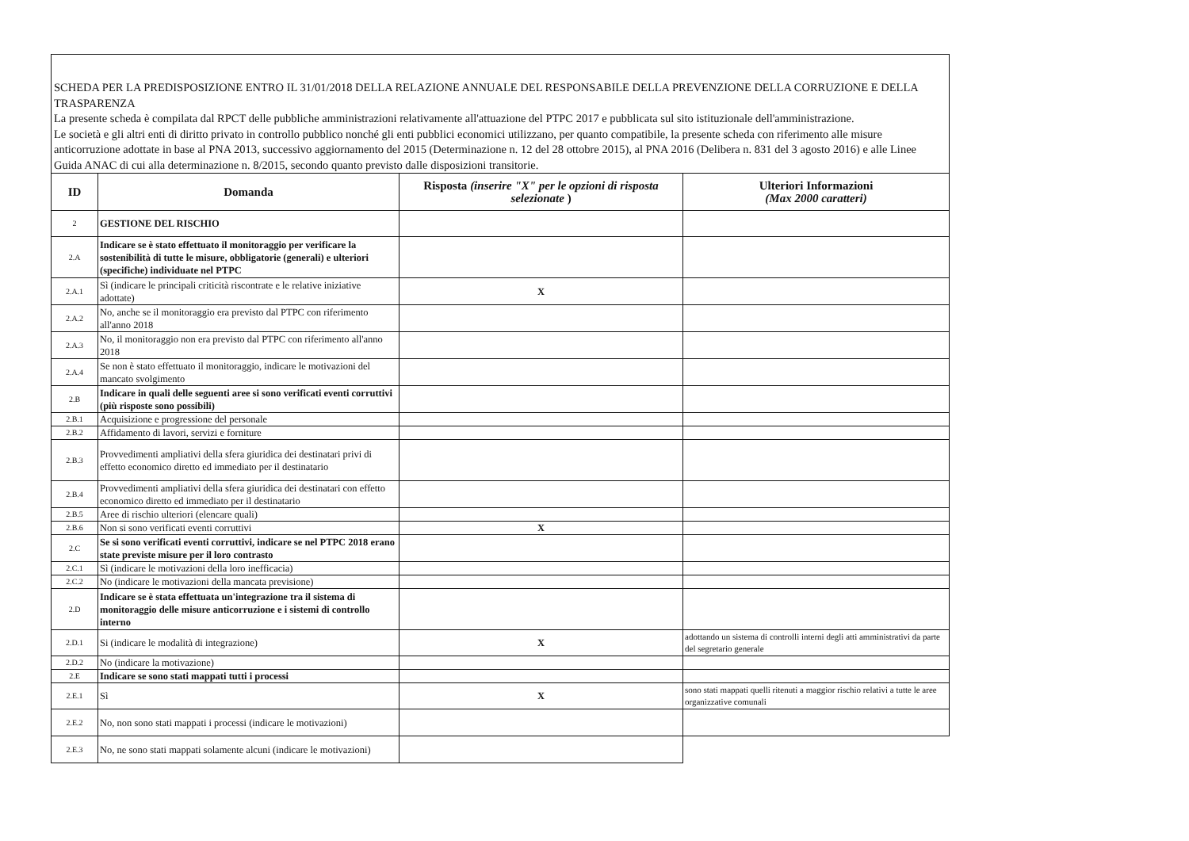SCHEDA PER LA PREDISPOSIZIONE ENTRO IL 31/01/2018 DELLA RELAZIONE ANNUALE DEL RESPONSABILE DELLA PREVENZIONE DELLA CORRUZIONE E DELLA TRASPARENZA
La presente scheda è compilata dal RPCT delle pubbliche amministrazioni relativamente all'attuazione del PTPC 2017 e pubblicata sul sito istituzionale dell'amministrazione.
Le società e gli altri enti di diritto privato in controllo pubblico nonché gli enti pubblici economici utilizzano, per quanto compatibile, la presente scheda con riferimento alle misure anticorruzione adottate in base al PNA 2013, successivo aggiornamento del 2015 (Determinazione n. 12 del 28 ottobre 2015), al PNA 2016 (Delibera n. 831 del 3 agosto 2016) e alle Linee Guida ANAC di cui alla determinazione n. 8/2015, secondo quanto previsto dalle disposizioni transitorie.
| ID | Domanda | Risposta (inserire "X" per le opzioni di risposta selezionate ) | Ulteriori Informazioni (Max 2000 caratteri) |
| --- | --- | --- | --- |
| 2 | GESTIONE DEL RISCHIO | | |
| 2.A | Indicare se è stato effettuato il monitoraggio per verificare la sostenibilità di tutte le misure, obbligatorie (generali) e ulteriori (specifiche) individuate nel PTPC | | |
| 2.A.1 | Sì (indicare le principali criticità riscontrate e le relative iniziative adottate) | X | |
| 2.A.2 | No, anche se il monitoraggio era previsto dal PTPC con riferimento all'anno 2018 | | |
| 2.A.3 | No, il monitoraggio non era previsto dal PTPC con riferimento all'anno 2018 | | |
| 2.A.4 | Se non è stato effettuato il monitoraggio, indicare le motivazioni del mancato svolgimento | | |
| 2.B | Indicare in quali delle seguenti aree si sono verificati eventi corruttivi (più risposte sono possibili) | | |
| 2.B.1 | Acquisizione e progressione del personale | | |
| 2.B.2 | Affidamento di lavori, servizi e forniture | | |
| 2.B.3 | Provvedimenti ampliativi della sfera giuridica dei destinatari privi di effetto economico diretto ed immediato per il destinatario | | |
| 2.B.4 | Provvedimenti ampliativi della sfera giuridica dei destinatari con effetto economico diretto ed immediato per il destinatario | | |
| 2.B.5 | Aree di rischio ulteriori (elencare quali) | | |
| 2.B.6 | Non si sono verificati eventi corruttivi | X | |
| 2.C | Se si sono verificati eventi corruttivi, indicare se nel PTPC 2018 erano state previste misure per il loro contrasto | | |
| 2.C.1 | Sì (indicare le motivazioni della loro inefficacia) | | |
| 2.C.2 | No (indicare le motivazioni della mancata previsione) | | |
| 2.D | Indicare se è stata effettuata un'integrazione tra il sistema di monitoraggio delle misure anticorruzione e i sistemi di controllo interno | | |
| 2.D.1 | Si (indicare le modalità di integrazione) | X | adottando un sistema di controlli interni degli atti amministrativi da parte del segretario generale |
| 2.D.2 | No (indicare la motivazione) | | |
| 2.E | Indicare se sono stati mappati tutti i processi | | |
| 2.E.1 | Sì | X | sono stati mappati quelli ritenuti a maggior rischio relativi a tutte le aree organizzative comunali |
| 2.E.2 | No, non sono stati mappati i processi (indicare le motivazioni) | | |
| 2.E.3 | No, ne sono stati mappati solamente alcuni (indicare le motivazioni) | | |